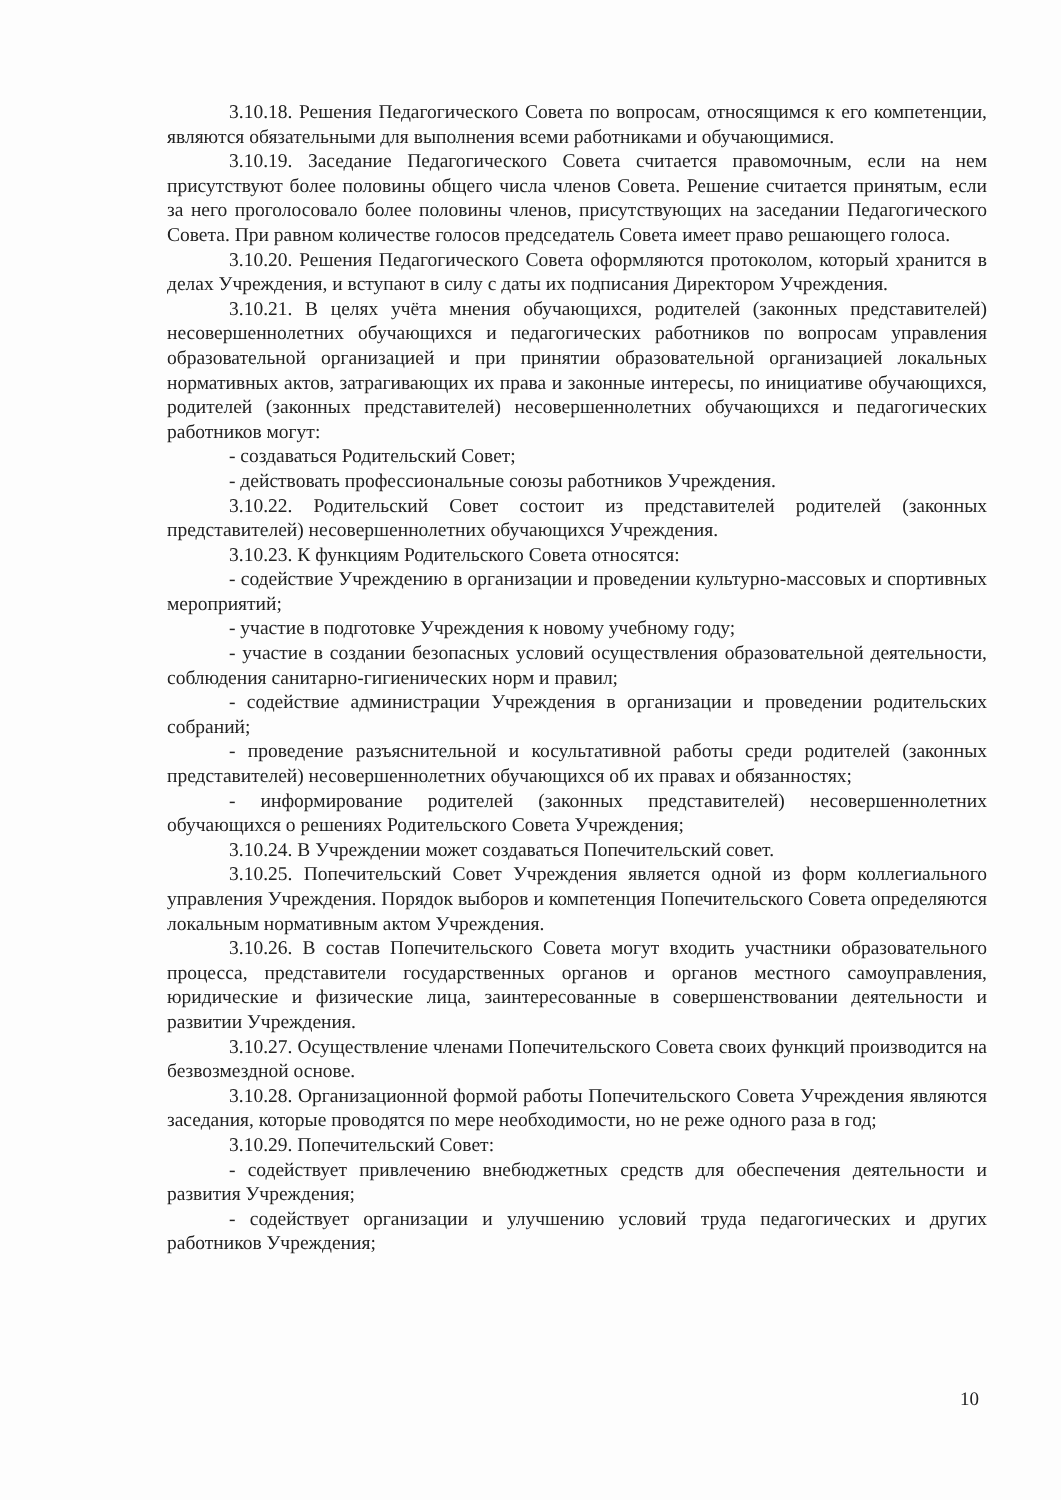3.10.18. Решения Педагогического Совета по вопросам, относящимся к его компетенции, являются обязательными для выполнения всеми работниками и обучающимися.
3.10.19. Заседание Педагогического Совета считается правомочным, если на нем присутствуют более половины общего числа членов Совета. Решение считается принятым, если за него проголосовало более половины членов, присутствующих на заседании Педагогического Совета. При равном количестве голосов председатель Совета имеет право решающего голоса.
3.10.20. Решения Педагогического Совета оформляются протоколом, который хранится в делах Учреждения, и вступают в силу с даты их подписания Директором Учреждения.
3.10.21. В целях учёта мнения обучающихся, родителей (законных представителей) несовершеннолетних обучающихся и педагогических работников по вопросам управления образовательной организацией и при принятии образовательной организацией локальных нормативных актов, затрагивающих их права и законные интересы, по инициативе обучающихся, родителей (законных представителей) несовершеннолетних обучающихся и педагогических работников могут:
- создаваться Родительский Совет;
- действовать профессиональные союзы работников Учреждения.
3.10.22. Родительский Совет состоит из представителей родителей (законных представителей) несовершеннолетних обучающихся Учреждения.
3.10.23. К функциям Родительского Совета относятся:
- содействие Учреждению в организации и проведении культурно-массовых и спортивных мероприятий;
- участие в подготовке Учреждения к новому учебному году;
- участие в создании безопасных условий осуществления образовательной деятельности, соблюдения санитарно-гигиенических норм и правил;
- содействие администрации Учреждения в организации и проведении родительских собраний;
- проведение разъяснительной и косультативной работы среди родителей (законных представителей) несовершеннолетних обучающихся об их правах и обязанностях;
- информирование родителей (законных представителей) несовершеннолетних обучающихся о решениях Родительского Совета Учреждения;
3.10.24. В Учреждении может создаваться Попечительский совет.
3.10.25. Попечительский Совет Учреждения является одной из форм коллегиального управления Учреждения. Порядок выборов и компетенция Попечительского Совета определяются локальным нормативным актом Учреждения.
3.10.26. В состав Попечительского Совета могут входить участники образовательного процесса, представители государственных органов и органов местного самоуправления, юридические и физические лица, заинтересованные в совершенствовании деятельности и развитии Учреждения.
3.10.27. Осуществление членами Попечительского Совета своих функций производится на безвозмездной основе.
3.10.28. Организационной формой работы Попечительского Совета Учреждения являются заседания, которые проводятся по мере необходимости, но не реже одного раза в год;
3.10.29. Попечительский Совет:
- содействует привлечению внебюджетных средств для обеспечения деятельности и развития Учреждения;
- содействует организации и улучшению условий труда педагогических и других работников Учреждения;
10